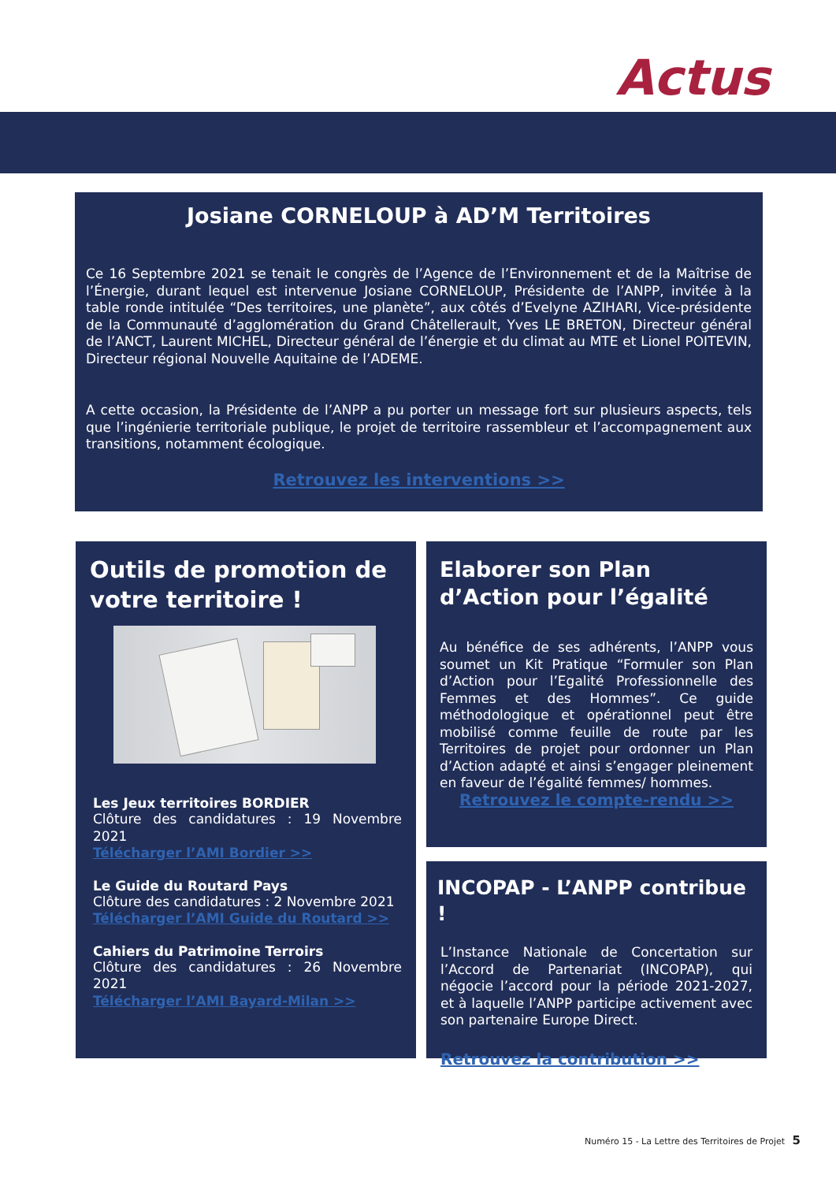Actus
Josiane CORNELOUP à AD’M Territoires
Ce 16 Septembre 2021 se tenait le congrès de l’Agence de l’Environnement et de la Maîtrise de l’Énergie, durant lequel est intervenue Josiane CORNELOUP, Présidente de l’ANPP, invitée à la table ronde intitulée “Des territoires, une planète”, aux côtés d’Evelyne AZIHARI, Vice-présidente de la Communauté d’agglomération du Grand Châtellerault, Yves LE BRETON, Directeur général de l’ANCT, Laurent MICHEL, Directeur général de l’énergie et du climat au MTE et Lionel POITEVIN, Directeur régional Nouvelle Aquitaine de l’ADEME.
A cette occasion, la Présidente de l’ANPP a pu porter un message fort sur plusieurs aspects, tels que l’ingénierie territoriale publique, le projet de territoire rassembleur et l’accompagnement aux transitions, notamment écologique.
Retrouvez les interventions >>
Outils de promotion de votre territoire !
Les Jeux territoires BORDIER
Clôture des candidatures : 19 Novembre 2021
Télécharger l’AMI Bordier >>
Le Guide du Routard Pays
Clôture des candidatures : 2 Novembre 2021
Télécharger l’AMI Guide du Routard >>
Cahiers du Patrimoine Terroirs
Clôture des candidatures : 26 Novembre 2021
Télécharger l’AMI Bayard-Milan >>
Elaborer son Plan d’Action pour l’égalité
Au bénéfice de ses adhérents, l’ANPP vous soumet un Kit Pratique “Formuler son Plan d’Action pour l’Egalité Professionnelle des Femmes et des Hommes”. Ce guide méthodologique et opérationnel peut être mobilisé comme feuille de route par les Territoires de projet pour ordonner un Plan d’Action adapté et ainsi s’engager pleinement en faveur de l’égalité femmes/ hommes.
Retrouvez le compte-rendu >>
INCOPAP - L’ANPP contribue !
L’Instance Nationale de Concertation sur l’Accord de Partenariat (INCOPAP), qui négocie l’accord pour la période 2021-2027, et à laquelle l’ANPP participe activement avec son partenaire Europe Direct.
Retrouvez la contribution >>
Numéro 15 - La Lettre des Territoires de Projet 5